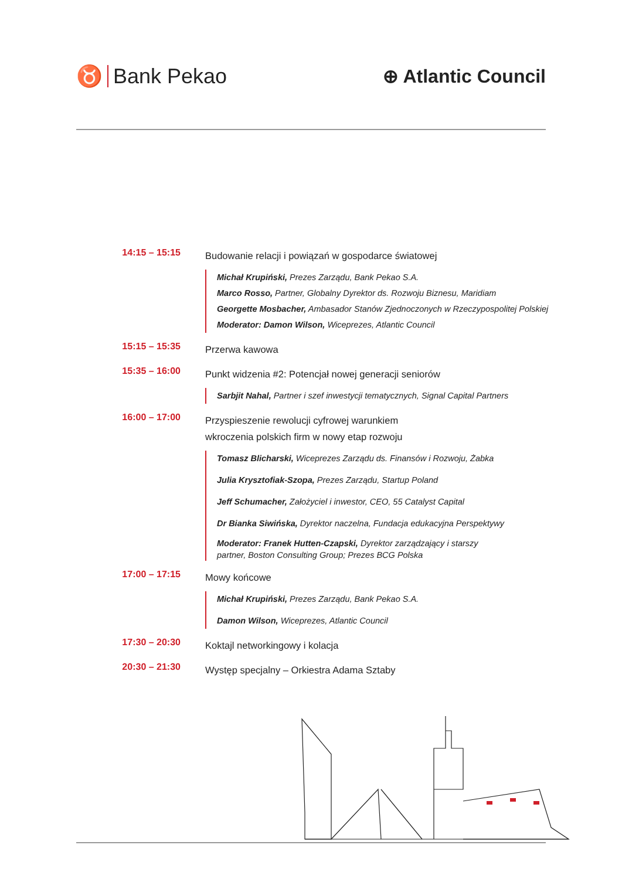♉ Bank Pekao ⊕ Atlantic Council
14:15 – 15:15
Budowanie relacji i powiązań w gospodarce światowej
Michał Krupiński, Prezes Zarządu, Bank Pekao S.A.
Marco Rosso, Partner, Globalny Dyrektor ds. Rozwoju Biznesu, Maridiam
Georgette Mosbacher, Ambasador Stanów Zjednoczonych w Rzeczypospolitej Polskiej
Moderator: Damon Wilson, Wiceprezes, Atlantic Council
15:15 – 15:35
Przerwa kawowa
15:35 – 16:00
Punkt widzenia #2: Potencjał nowej generacji seniorów
Sarbjit Nahal, Partner i szef inwestycji tematycznych, Signal Capital Partners
16:00 – 17:00
Przyspieszenie rewolucji cyfrowej warunkiem
wkroczenia polskich firm w nowy etap rozwoju
Tomasz Blicharski, Wiceprezes Zarządu ds. Finansów i Rozwoju, Żabka
Julia Krysztofiak-Szopa, Prezes Zarządu, Startup Poland
Jeff Schumacher, Założyciel i inwestor, CEO, 55 Catalyst Capital
Dr Bianka Siwińska, Dyrektor naczelna, Fundacja edukacyjna Perspektywy
Moderator: Franek Hutten-Czapski, Dyrektor zarządzający i starszy
partner, Boston Consulting Group; Prezes BCG Polska
17:00 – 17:15
Mowy końcowe
Michał Krupiński, Prezes Zarządu, Bank Pekao S.A.
Damon Wilson, Wiceprezes, Atlantic Council
17:30 – 20:30
Koktajl networkingowy i kolacja
20:30 – 21:30
Występ specjalny – Orkiestra Adama Sztaby